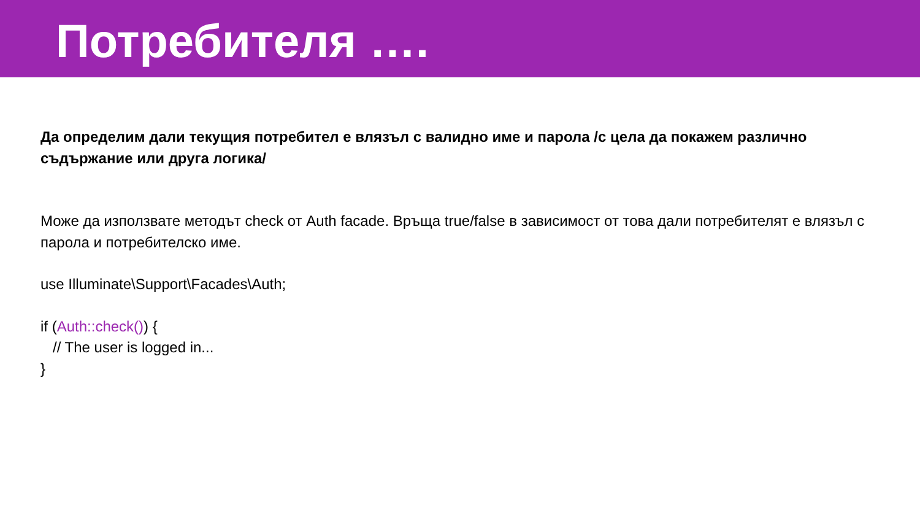Потребителя ….
Да определим дали текущия потребител е влязъл с валидно име и парола /с цела да покажем различно съдържание или друга логика/
Може да използвате методът check от Auth facade. Връща true/false в зависимост от това дали потребителят е влязъл с парола и потребителско име.
use Illuminate\Support\Facades\Auth;
if (Auth::check()) {
// The user is logged in...
}